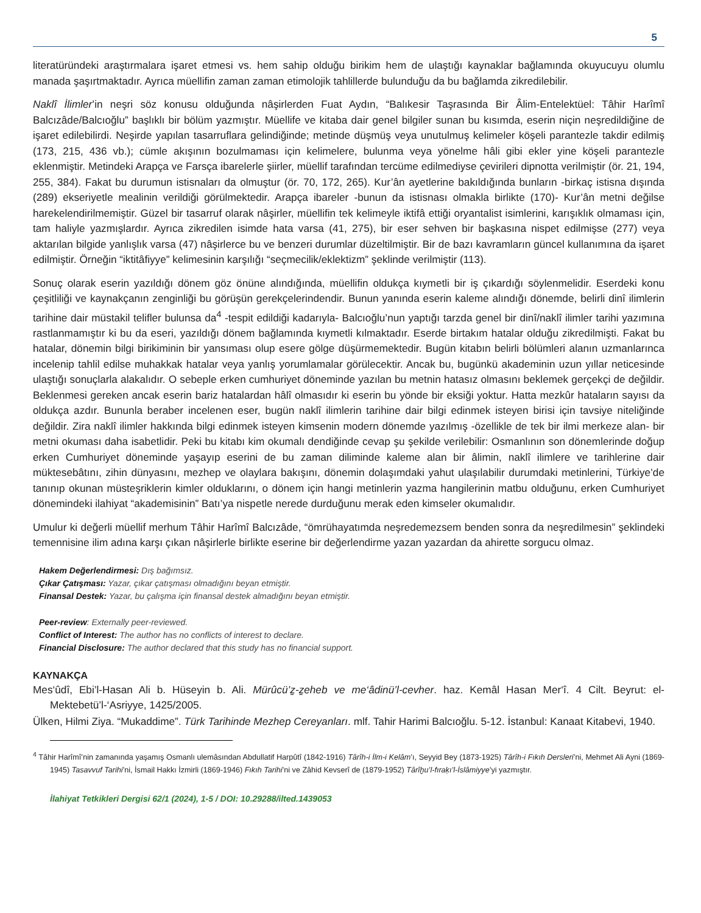5
literatüründeki araştırmalara işaret etmesi vs. hem sahip olduğu birikim hem de ulaştığı kaynaklar bağlamında okuyucuyu olumlu manada şaşırtmaktadır. Ayrıca müellifin zaman zaman etimolojik tahlillerde bulunduğu da bu bağlamda zikredilebilir.
Naklî İlimler’in neşri söz konusu olduğunda nâşirlerden Fuat Aydın, “Balıkesir Taşrasında Bir Âlim-Entelektüel: Tâhir Harîmî Balcızâde/Balcıoğlu” başlıklı bir bölüm yazmıştır. Müellife ve kitaba dair genel bilgiler sunan bu kısımda, eserin niçin neşredildiğine de işaret edilebilirdi. Neşirde yapılan tasarruflara gelindiğinde; metinde düşmüş veya unutulmuş kelimeler köşeli parantezle takdir edilmiş (173, 215, 436 vb.); cümle akışının bozulmaması için kelimelere, bulunma veya yönelme hâli gibi ekler yine köşeli parantezle eklenmiştir. Metindeki Arapça ve Farsça ibarelerle şiirler, müellif tarafından tercüme edilmediyse çevirileri dipnotta verilmiştir (ör. 21, 194, 255, 384). Fakat bu durumun istisnaları da olmuştur (ör. 70, 172, 265). Kur’ân ayetlerine bakıldığında bunların -birkaç istisna dışında (289) ekseriyetle mealinin verildiği görülmektedir. Arapça ibareler -bunun da istisnası olmakla birlikte (170)- Kur’ân metni değilse harekelendirilmemiştir. Güzel bir tasarruf olarak nâşirler, müellifin tek kelimeyle iktifâ ettiği oryantalist isimlerini, karışıklık olmaması için, tam haliyle yazmışlardır. Ayrıca zikredilen isimde hata varsa (41, 275), bir eser sehven bir başkasına nispet edilmişse (277) veya aktarılan bilgide yanlışlık varsa (47) nâşirlerce bu ve benzeri durumlar düzeltilmiştir. Bir de bazı kavramların güncel kullanımına da işaret edilmiştir. Örneğin “iktitâfiyye” kelimesinin karşılığı “seçmecilik/eklektizm” şeklinde verilmiştir (113).
Sonuç olarak eserin yazıldığı dönem göz önüne alındığında, müellifin oldukça kıymetli bir iş çıkardığı söylenmelidir. Eserdeki konu çeşitliliği ve kaynakçanın zenginliği bu görüşün gerekçelerindendir. Bunun yanında eserin kaleme alındığı dönemde, belirli dinî ilimlerin tarihine dair müstakil telifler bulunsa da<sup>4</sup> -tespit edildiği kadarıyla- Balcıoğlu’nun yaptığı tarzda genel bir dinî/naklî ilimler tarihi yazımına rastlanmamıştır ki bu da eseri, yazıldığı dönem bağlamında kıymetli kılmaktadır. Eserde birtakım hatalar olduğu zikredilmişti. Fakat bu hatalar, dönemin bilgi birikiminin bir yansıması olup esere gölge düşürmemektedir. Bugün kitabın belirli bölümleri alanın uzmanlarınca incelenip tahlil edilse muhakkak hatalar veya yanlış yorumlamalar görülecektir. Ancak bu, bugünkü akademinin uzun yıllar neticesinde ulaştığı sonuçlarla alakalıdır. O sebeple erken cumhuriyet döneminde yazılan bu metnin hatasız olmasını beklemek gerçekçi de değildir. Beklenmesi gereken ancak eserin bariz hatalardan hâlî olmasıdır ki eserin bu yönde bir eksiği yoktur. Hatta mezkûr hataların sayısı da oldukça azdır. Bununla beraber incelenen eser, bugün naklî ilimlerin tarihine dair bilgi edinmek isteyen birisi için tavsiye niteliğinde değildir. Zira naklî ilimler hakkında bilgi edinmek isteyen kimsenin modern dönemde yazılmış -özellikle de tek bir ilmi merkeze alan- bir metni okuması daha isabetlidir. Peki bu kitabı kim okumalı dendiğinde cevap şu şekilde verilebilir: Osmanlının son dönemlerinde doğup erken Cumhuriyet döneminde yaşayıp eserini de bu zaman diliminde kaleme alan bir âlimin, naklî ilimlere ve tarihlerine dair müktesebâtını, zihin dünyasını, mezhep ve olaylara bakışını, dönemin dolaşımdaki yahut ulaşılabilir durumdaki metinlerini, Türkiye’de tanınıp okunan müsteşriklerin kimler olduklarını, o dönem için hangi metinlerin yazma hangilerinin matbu olduğunu, erken Cumhuriyet dönemindeki ilahiyat “akademisinin” Batı’ya nispetle nerede durduğunu merak eden kimseler okumalıdır.
Umulur ki değerli müellif merhum Tâhir Harîmî Balcızâde, “ömrühayatımda neşredemezsem benden sonra da neşredilmesin” şeklindeki temennisine ilim adına karşı çıkan nâşirlerle birlikte eserine bir değerlendirme yazan yazardan da ahirette sorgucu olmaz.
Hakem Değerlendirmesi: Dış bağımsız.
Çıkar Çatışması: Yazar, çıkar çatışması olmadığını beyan etmiştir.
Finansal Destek: Yazar, bu çalışma için finansal destek almadığını beyan etmiştir.
Peer-review: Externally peer-reviewed.
Conflict of Interest: The author has no conflicts of interest to declare.
Financial Disclosure: The author declared that this study has no financial support.
KAYNAKÇA
Mes‘ûdî, Ebi’l-Hasan Ali b. Hüseyin b. Ali. Mürûcü’ẕ-ẕeheb ve me‘âdinü’l-cevher. haz. Kemâl Hasan Mer‘î. 4 Cilt. Beyrut: el-Mektebetü’l-‘Asriyye, 1425/2005.
Ülken, Hilmi Ziya. “Mukaddime”. Türk Tarihinde Mezhep Cereyanları. mlf. Tahir Harimi Balcıoğlu. 5-12. İstanbul: Kanaat Kitabevi, 1940.
<sup>4</sup> Tâhir Harîmî’nin zamanında yaşamış Osmanlı ulemâsından Abdullatif Harpûtî (1842-1916) Târîh-i İlm-i Kelâm’ı, Seyyid Bey (1873-1925) Târîh-i Fıkıh Dersleri’ni, Mehmet Ali Ayni (1869-1945) Tasavvuf Tarihi’ni, İsmail Hakkı İzmirli (1869-1946) Fıkıh Tarihi’ni ve Zâhid Kevserî de (1879-1952) Târîḫu’l-fıraḳı’l-İslâmiyye’yi yazmıştır.
İlahiyat Tetkikleri Dergisi 62/1 (2024), 1-5 / DOI: 10.29288/ilted.1439053